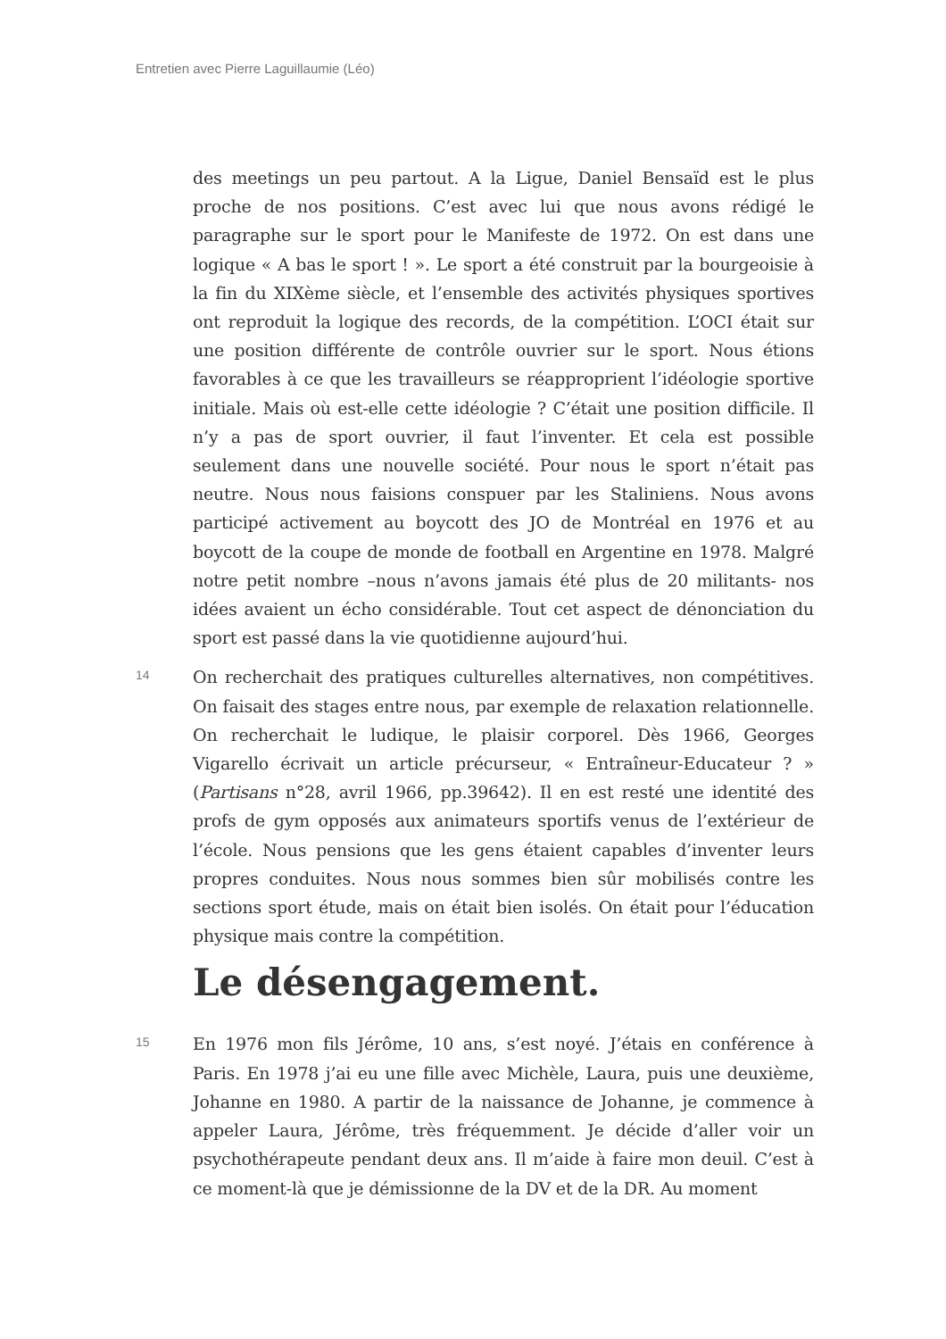Entretien avec Pierre Laguillaumie (Léo)
des meetings un peu partout. A la Ligue, Daniel Bensaïd est le plus proche de nos positions. C’est avec lui que nous avons rédigé le paragraphe sur le sport pour le Manifeste de 1972. On est dans une logique « A bas le sport ! ». Le sport a été construit par la bourgeoisie à la fin du XIXème siècle, et l’ensemble des activités physiques sportives ont reproduit la logique des records, de la compétition. L’OCI était sur une position différente de contrôle ouvrier sur le sport. Nous étions favorables à ce que les travailleurs se réapproprient l’idéologie sportive initiale. Mais où est-elle cette idéologie ? C’était une position difficile. Il n’y a pas de sport ouvrier, il faut l’inventer. Et cela est possible seulement dans une nouvelle société. Pour nous le sport n’était pas neutre. Nous nous faisions conspuer par les Staliniens. Nous avons participé activement au boycott des JO de Montréal en 1976 et au boycott de la coupe de monde de football en Argentine en 1978. Malgré notre petit nombre –nous n’avons jamais été plus de 20 militants- nos idées avaient un écho considérable. Tout cet aspect de dénonciation du sport est passé dans la vie quotidienne aujourd’hui.
14
On recherchait des pratiques culturelles alternatives, non compétitives. On faisait des stages entre nous, par exemple de relaxation relationnelle. On recherchait le ludique, le plaisir corporel. Dès 1966, Georges Vigarello écrivait un article précurseur, « Entraîneur-Educateur ? » (Partisans n°28, avril 1966, pp.39642). Il en est resté une identité des profs de gym opposés aux animateurs sportifs venus de l’extérieur de l’école. Nous pensions que les gens étaient capables d’inventer leurs propres conduites. Nous nous sommes bien sûr mobilisés contre les sections sport étude, mais on était bien isolés. On était pour l’éducation physique mais contre la compétition.
Le désengagement.
15
En 1976 mon fils Jérôme, 10 ans, s’est noyé. J’étais en conférence à Paris. En 1978 j’ai eu une fille avec Michèle, Laura, puis une deuxième, Johanne en 1980. A partir de la naissance de Johanne, je commence à appeler Laura, Jérôme, très fréquemment. Je décide d’aller voir un psychothérapeute pendant deux ans. Il m’aide à faire mon deuil. C’est à ce moment-là que je démissionne de la DV et de la DR. Au moment